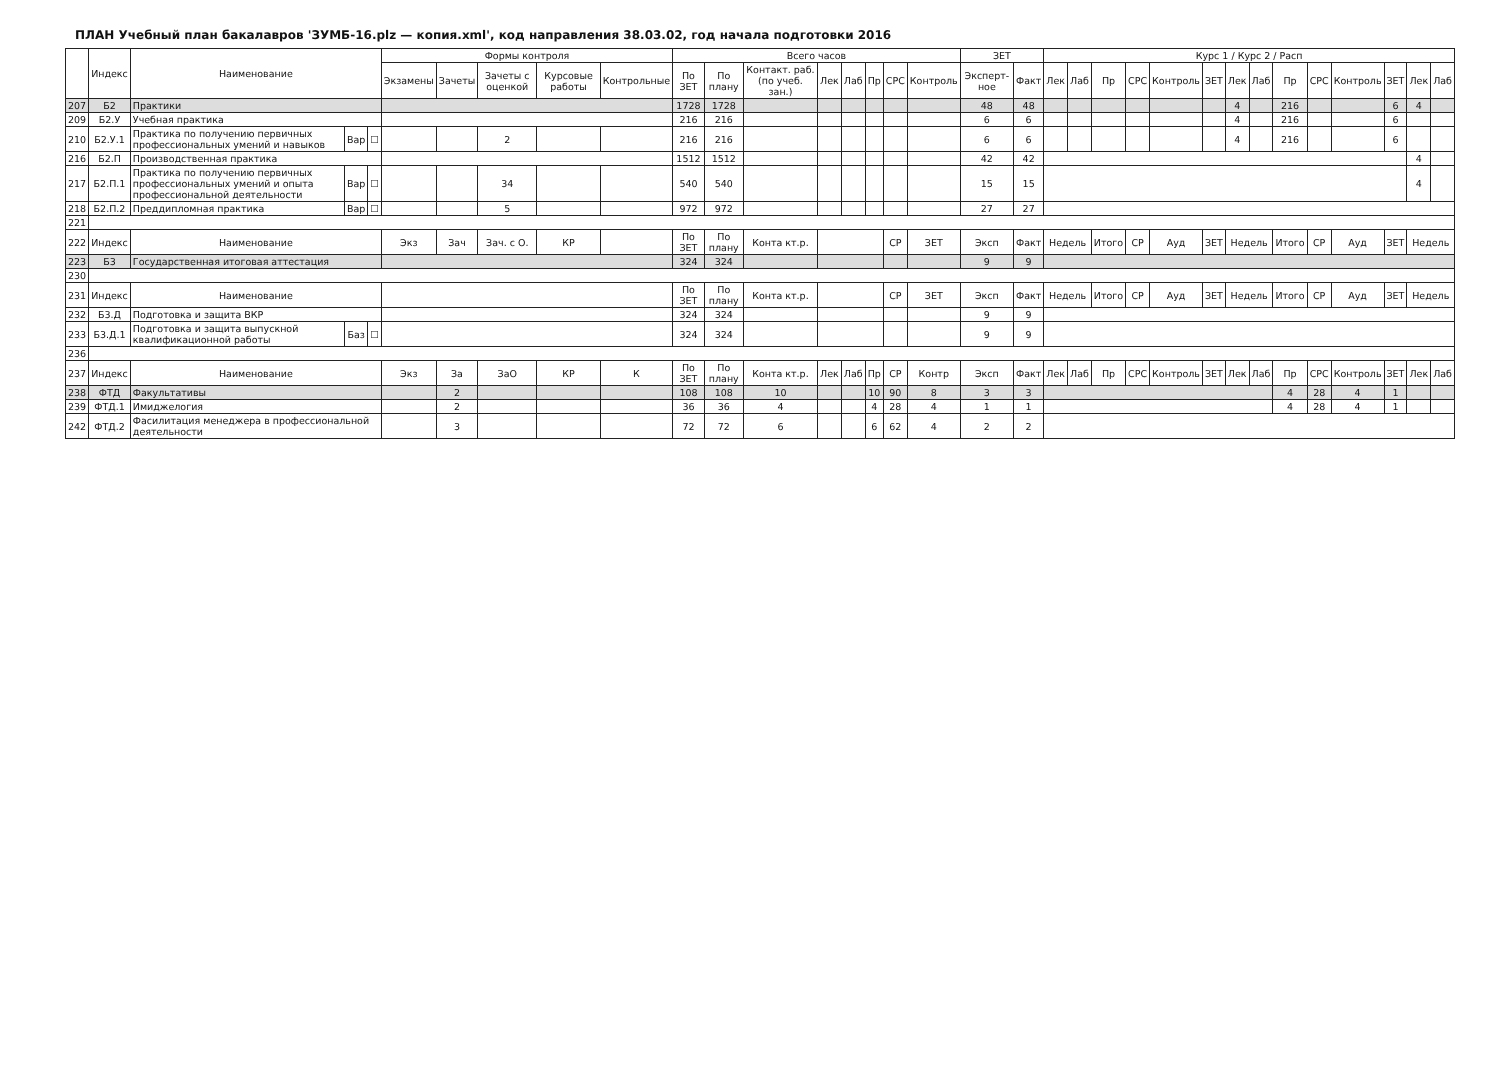ПЛАН Учебный план бакалавров 'ЗУМБ-16.plz — копия.xml', код направления 38.03.02, год начала подготовки 2016
| | Индекс | Наименование | | | Формы контроля | | | | | Всего часов | | | | | | | | ЗЕТ | | Курс 1 / Курс 2 / Расп | | | | | | | | | | | | | |
| --- | --- | --- | --- | --- | --- | --- | --- | --- | --- | --- | --- | --- | --- | --- | --- | --- | --- | --- | --- | --- | --- | --- | --- | --- | --- | --- | --- | --- | --- | --- | --- | --- | --- |
| | | | | | Экзамены | Зачеты | Зачеты с оценкой | Курсовые работы | Контрольные | По ЗЕТ | По плану | Контакт. раб. (по учеб. зан.) | Лек | Лаб | Пр | СРС | Контроль | Эксперт­ное | Факт | Лек | Лаб | Пр | СРС | Контроль | ЗЕТ | Лек | Лаб | Пр | СРС | Контроль | ЗЕТ | Лек | Лаб |
| 207 | Б2 | Практики | | | | | | | | 1728 | 1728 | | | | | | | 48 | 48 | | | | | | | 4 | | 216 | | | 6 | 4 | |
| 209 | Б2.У | Учебная практика | | | | | | | | 216 | 216 | | | | | | | 6 | 6 | | | | | | | 4 | | 216 | | | 6 | | |
| 210 | Б2.У.1 | Практика по получению первичных профессиональных умений и навыков | Вар | ☐ | | | 2 | | | 216 | 216 | | | | | | | 6 | 6 | | | | | | | 4 | | 216 | | | 6 | | |
| 216 | Б2.П | Производственная практика | | | | | | | | 1512 | 1512 | | | | | | | 42 | 42 | | | | | | | | | | | | | 4 | |
| 217 | Б2.П.1 | Практика по получению первичных профессиональных умений и опыта профессиональной деятельности | Вар | ☐ | | | 34 | | | 540 | 540 | | | | | | | 15 | 15 | | | | | | | | | | | | | 4 | |
| 218 | Б2.П.2 | Преддипломная практика | Вар | ☐ | | | 5 | | | 972 | 972 | | | | | | | 27 | 27 | | | | | | | | | | | | | | |
| 221 | | | | | | | | | | | | | | | | | | | | | | | | | | | | | | | | | |
| 222 | Индекс | Наименование | | | Экз | Зач | Зач. с О. | КР | | По ЗЕТ | По плану | Конта кт.р. | | | | СР | ЗЕТ | Эксп | Факт | Недель | | Итого | СР | Ауд | ЗЕТ | Недель | | Итого | СР | Ауд | ЗЕТ | Недель | |
| 223 | Б3 | Государственная итоговая аттестация | | | | | | | | 324 | 324 | | | | | | | 9 | 9 | | | | | | | | | | | | | | |
| 230 | | | | | | | | | | | | | | | | | | | | | | | | | | | | | | | | | |
| 231 | Индекс | Наименование | | | | | | | | По ЗЕТ | По плану | Конта кт.р. | | | | СР | ЗЕТ | Эксп | Факт | Недель | | Итого | СР | Ауд | ЗЕТ | Недель | | Итого | СР | Ауд | ЗЕТ | Недель | |
| 232 | Б3.Д | Подготовка и защита ВКР | | | | | | | | 324 | 324 | | | | | | | 9 | 9 | | | | | | | | | | | | | | |
| 233 | Б3.Д.1 | Подготовка и защита выпускной квалификационной работы | Баз | ☐ | | | | | | 324 | 324 | | | | | | | 9 | 9 | | | | | | | | | | | | | | |
| 236 | | | | | | | | | | | | | | | | | | | | | | | | | | | | | | | | | |
| 237 | Индекс | Наименование | | | Экз | За | ЗаО | КР | К | По ЗЕТ | По плану | Конта кт.р. | Лек | Лаб | Пр | СР | Контр | Эксп | Факт | Лек | Лаб | Пр | СРС | Контроль | ЗЕТ | Лек | Лаб | Пр | СРС | Контроль | ЗЕТ | Лек | Лаб |
| 238 | ФТД | Факультативы | | | | 2 | | | | 108 | 108 | 10 | | | 10 | 90 | 8 | 3 | 3 | | | | | | | | | 4 | 28 | 4 | 1 | | |
| 239 | ФТД.1 | Имиджелогия | | | | 2 | | | | 36 | 36 | 4 | | | 4 | 28 | 4 | 1 | 1 | | | | | | | | | 4 | 28 | 4 | 1 | | |
| 242 | ФТД.2 | Фасилитация менеджера в профессиональной деятельности | | | | 3 | | | | 72 | 72 | 6 | | | 6 | 62 | 4 | 2 | 2 | | | | | | | | | | | | | | |